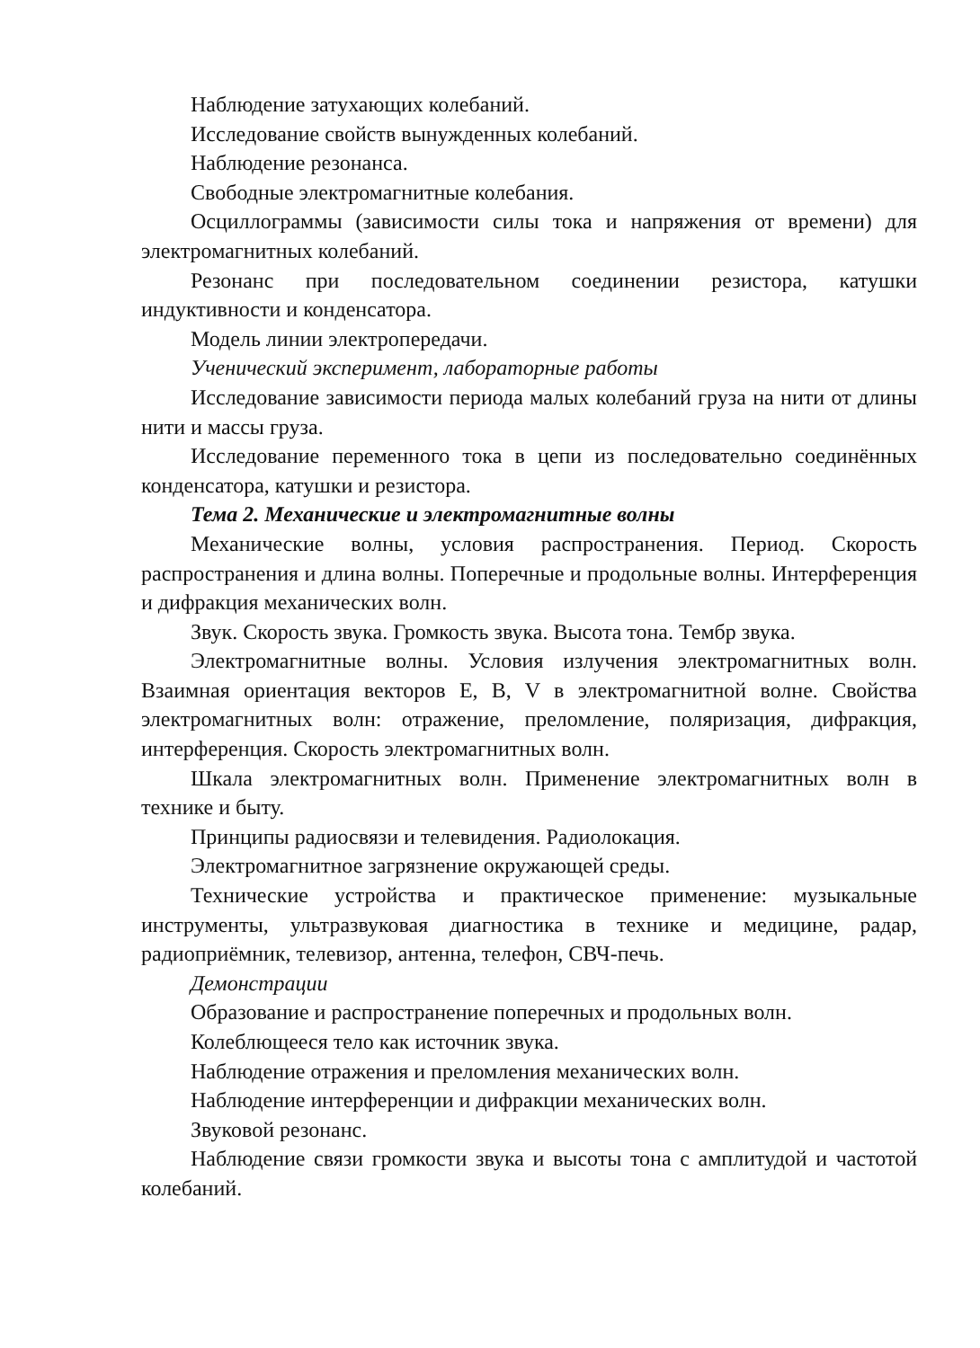Наблюдение затухающих колебаний.
Исследование свойств вынужденных колебаний.
Наблюдение резонанса.
Свободные электромагнитные колебания.
Осциллограммы (зависимости силы тока и напряжения от времени) для электромагнитных колебаний.
Резонанс при последовательном соединении резистора, катушки индуктивности и конденсатора.
Модель линии электропередачи.
Ученический эксперимент, лабораторные работы
Исследование зависимости периода малых колебаний груза на нити от длины нити и массы груза.
Исследование переменного тока в цепи из последовательно соединённых конденсатора, катушки и резистора.
Тема 2. Механические и электромагнитные волны
Механические волны, условия распространения. Период. Скорость распространения и длина волны. Поперечные и продольные волны. Интерференция и дифракция механических волн.
Звук. Скорость звука. Громкость звука. Высота тона. Тембр звука.
Электромагнитные волны. Условия излучения электромагнитных волн. Взаимная ориентация векторов E, B, V в электромагнитной волне. Свойства электромагнитных волн: отражение, преломление, поляризация, дифракция, интерференция. Скорость электромагнитных волн.
Шкала электромагнитных волн. Применение электромагнитных волн в технике и быту.
Принципы радиосвязи и телевидения. Радиолокация.
Электромагнитное загрязнение окружающей среды.
Технические устройства и практическое применение: музыкальные инструменты, ультразвуковая диагностика в технике и медицине, радар, радиоприёмник, телевизор, антенна, телефон, СВЧ-печь.
Демонстрации
Образование и распространение поперечных и продольных волн.
Колеблющееся тело как источник звука.
Наблюдение отражения и преломления механических волн.
Наблюдение интерференции и дифракции механических волн.
Звуковой резонанс.
Наблюдение связи громкости звука и высоты тона с амплитудой и частотой колебаний.